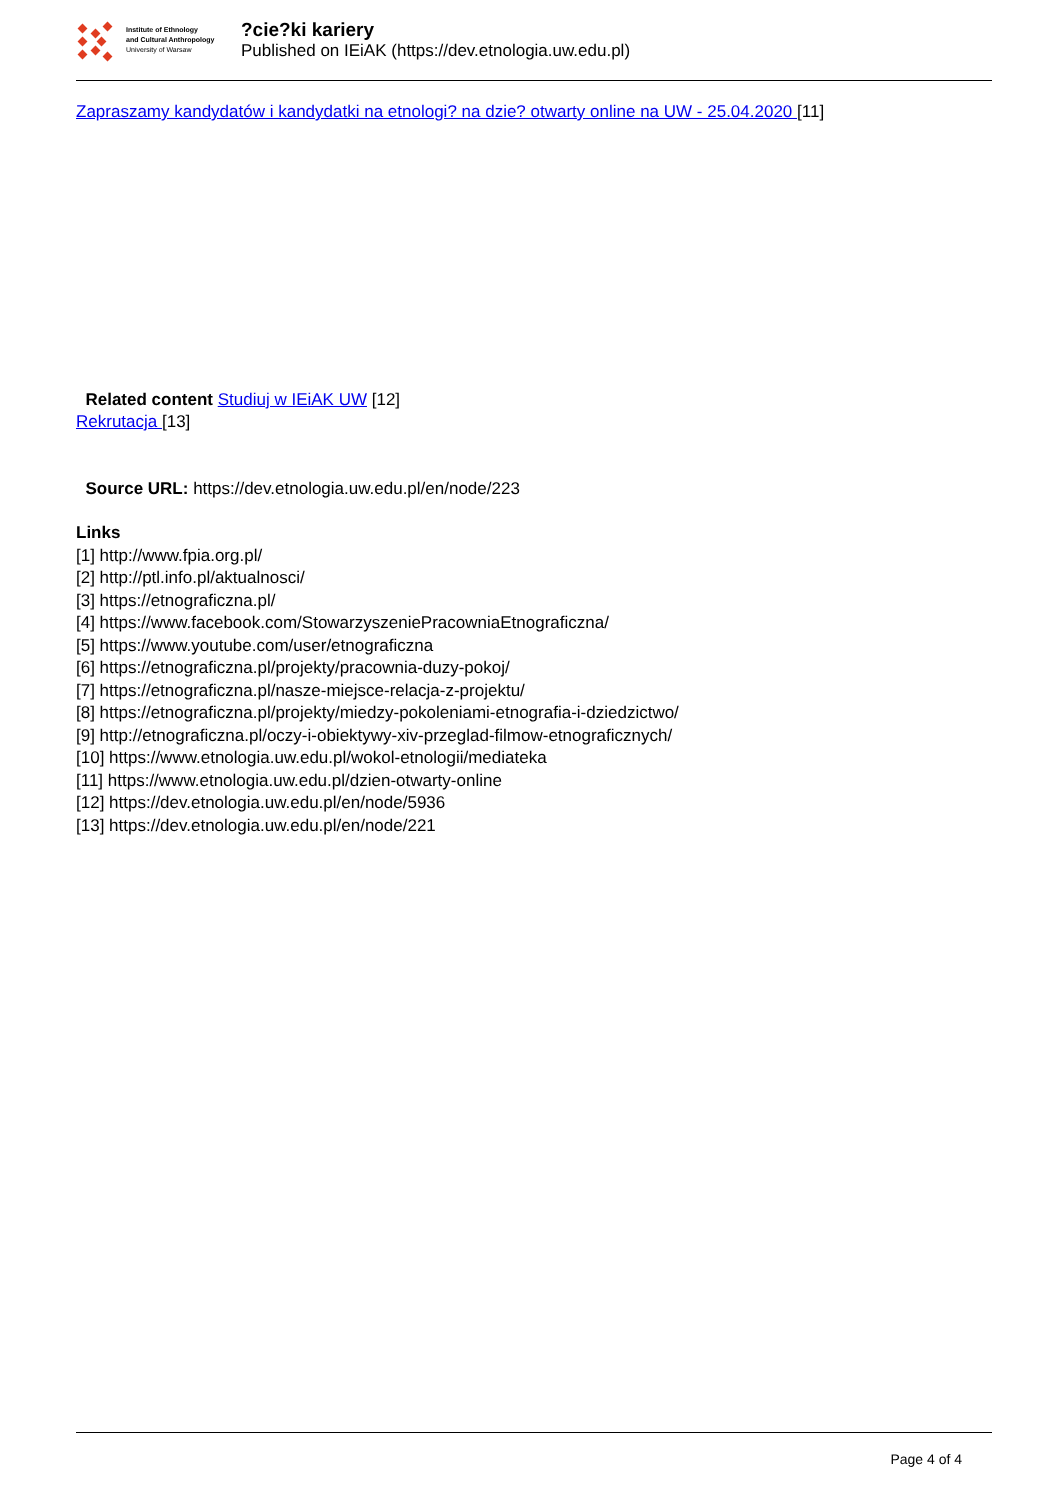Institute of Ethnology
and Cultural Anthropology
University of Warsaw
?cie?ki kariery
Published on IEiAK (https://dev.etnologia.uw.edu.pl)
Zapraszamy kandydatów i kandydatki na etnologi? na dzie? otwarty online na UW - 25.04.2020 [11]
Related content Studiuj w IEiAK UW [12]
Rekrutacja [13]
Source URL: https://dev.etnologia.uw.edu.pl/en/node/223
Links
[1] http://www.fpia.org.pl/
[2] http://ptl.info.pl/aktualnosci/
[3] https://etnograficzna.pl/
[4] https://www.facebook.com/StowarzyszeniePracowniaEtnograficzna/
[5] https://www.youtube.com/user/etnograficzna
[6] https://etnograficzna.pl/projekty/pracownia-duzy-pokoj/
[7] https://etnograficzna.pl/nasze-miejsce-relacja-z-projektu/
[8] https://etnograficzna.pl/projekty/miedzy-pokoleniami-etnografia-i-dziedzictwo/
[9] http://etnograficzna.pl/oczy-i-obiektywy-xiv-przeglad-filmow-etnograficznych/
[10] https://www.etnologia.uw.edu.pl/wokol-etnologii/mediateka
[11] https://www.etnologia.uw.edu.pl/dzien-otwarty-online
[12] https://dev.etnologia.uw.edu.pl/en/node/5936
[13] https://dev.etnologia.uw.edu.pl/en/node/221
Page 4 of 4